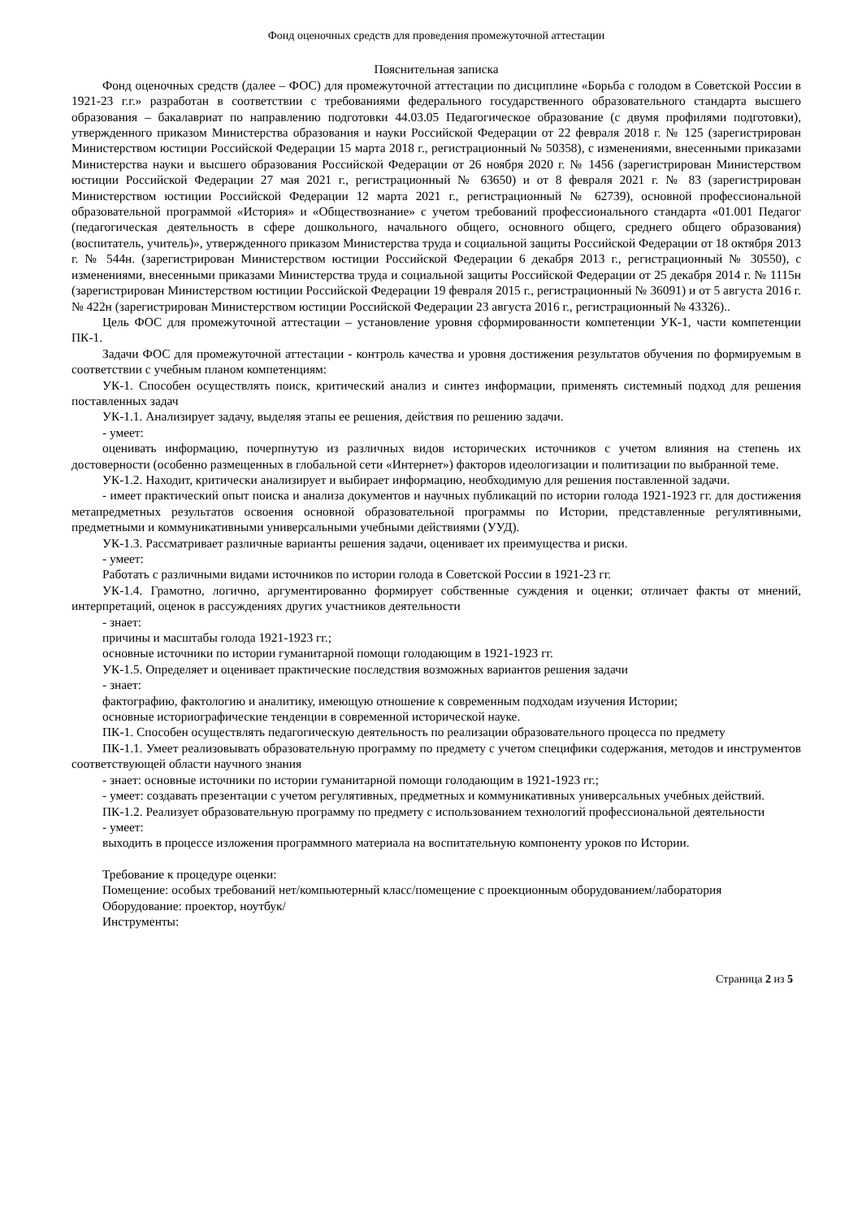Фонд оценочных средств для проведения промежуточной аттестации
Пояснительная записка
Фонд оценочных средств (далее – ФОС) для промежуточной аттестации по дисциплине «Борьба с голодом в Советской России в 1921-23 г.г.» разработан в соответствии с требованиями федерального государственного образовательного стандарта высшего образования – бакалавриат по направлению подготовки 44.03.05 Педагогическое образование (с двумя профилями подготовки), утвержденного приказом Министерства образования и науки Российской Федерации от 22 февраля 2018 г. № 125 (зарегистрирован Министерством юстиции Российской Федерации 15 марта 2018 г., регистрационный № 50358), с изменениями, внесенными приказами Министерства науки и высшего образования Российской Федерации от 26 ноября 2020 г. № 1456 (зарегистрирован Министерством юстиции Российской Федерации 27 мая 2021 г., регистрационный № 63650) и от 8 февраля 2021 г. № 83 (зарегистрирован Министерством юстиции Российской Федерации 12 марта 2021 г., регистрационный № 62739), основной профессиональной образовательной программой «История» и «Обществознание» с учетом требований профессионального стандарта «01.001 Педагог (педагогическая деятельность в сфере дошкольного, начального общего, основного общего, среднего общего образования) (воспитатель, учитель)», утвержденного приказом Министерства труда и социальной защиты Российской Федерации от 18 октября 2013 г. № 544н. (зарегистрирован Министерством юстиции Российской Федерации 6 декабря 2013 г., регистрационный № 30550), с изменениями, внесенными приказами Министерства труда и социальной защиты Российской Федерации от 25 декабря 2014 г. № 1115н (зарегистрирован Министерством юстиции Российской Федерации 19 февраля 2015 г., регистрационный № 36091) и от 5 августа 2016 г. № 422н (зарегистрирован Министерством юстиции Российской Федерации 23 августа 2016 г., регистрационный № 43326)..
Цель ФОС для промежуточной аттестации – установление уровня сформированности компетенции УК-1, части компетенции ПК-1.
Задачи ФОС для промежуточной аттестации - контроль качества и уровня достижения результатов обучения по формируемым в соответствии с учебным планом компетенциям:
УК-1. Способен осуществлять поиск, критический анализ и синтез информации, применять системный подход для решения поставленных задач
УК-1.1. Анализирует задачу, выделяя этапы ее решения, действия по решению задачи.
- умеет:
оценивать информацию, почерпнутую из различных видов исторических источников с учетом влияния на степень их достоверности (особенно размещенных в глобальной сети «Интернет») факторов идеологизации и политизации по выбранной теме.
УК-1.2. Находит, критически анализирует и выбирает информацию, необходимую для решения поставленной задачи.
- имеет практический опыт поиска и анализа документов и научных публикаций по истории голода 1921-1923 гг. для достижения метапредметных результатов освоения основной образовательной программы по Истории, представленные регулятивными, предметными и коммуникативными универсальными учебными действиями (УУД).
УК-1.3. Рассматривает различные варианты решения задачи, оценивает их преимущества и риски.
- умеет:
Работать с различными видами источников по истории голода в Советской России в 1921-23 гг.
УК-1.4. Грамотно, логично, аргументированно формирует собственные суждения и оценки; отличает факты от мнений, интерпретаций, оценок в рассуждениях других участников деятельности
- знает:
причины и масштабы голода 1921-1923 гг.;
основные источники по истории гуманитарной помощи голодающим в 1921-1923 гг.
УК-1.5. Определяет и оценивает практические последствия возможных вариантов решения задачи
- знает:
фактографию, фактологию и аналитику, имеющую отношение к современным подходам изучения Истории;
основные историографические тенденции в современной исторической науке.
ПК-1. Способен осуществлять педагогическую деятельность по реализации образовательного процесса по предмету
ПК-1.1. Умеет реализовывать образовательную программу по предмету с учетом специфики содержания, методов и инструментов соответствующей области научного знания
- знает: основные источники по истории гуманитарной помощи голодающим в 1921-1923 гг.;
- умеет: создавать презентации с учетом регулятивных, предметных и коммуникативных универсальных учебных действий.
ПК-1.2. Реализует образовательную программу по предмету с использованием технологий профессиональной деятельности
- умеет:
выходить в процессе изложения программного материала на воспитательную компоненту уроков по Истории.
Требование к процедуре оценки:
Помещение: особых требований нет/компьютерный класс/помещение с проекционным оборудованием/лаборатория
Оборудование: проектор, ноутбук/
Инструменты:
Страница 2 из 5